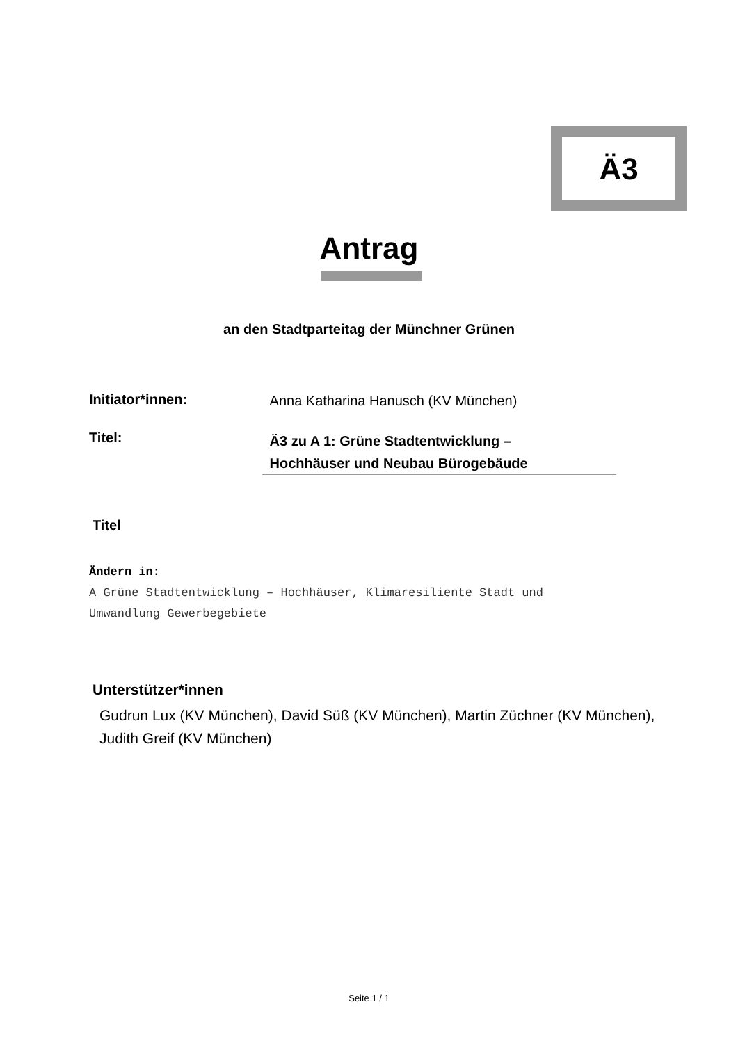Ä3
Antrag
an den Stadtparteitag der Münchner Grünen
Initiator*innen: Anna Katharina Hanusch (KV München)
Titel: Ä3 zu A 1: Grüne Stadtentwicklung –
Hochhäuser und Neubau Bürogebäude
Titel
Ändern in:
A Grüne Stadtentwicklung – Hochhäuser, Klimaresiliente Stadt und
Umwandlung Gewerbegebiete
Unterstützer*innen
Gudrun Lux (KV München), David Süß (KV München), Martin Züchner (KV München), Judith Greif (KV München)
Seite 1 / 1